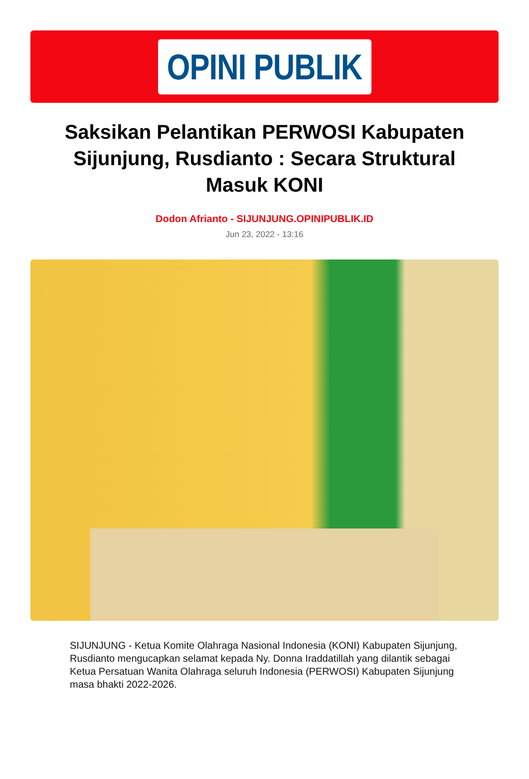OPINI PUBLIK
Saksikan Pelantikan PERWOSI Kabupaten Sijunjung, Rusdianto : Secara Struktural Masuk KONI
Dodon Afrianto - SIJUNJUNG.OPINIPUBLIK.ID
Jun 23, 2022 - 13:16
SIJUNJUNG - Ketua Komite Olahraga Nasional Indonesia (KONI) Kabupaten Sijunjung, Rusdianto mengucapkan selamat kepada Ny. Donna Iraddatillah yang dilantik sebagai Ketua Persatuan Wanita Olahraga seluruh Indonesia (PERWOSI) Kabupaten Sijunjung masa bhakti 2022-2026.